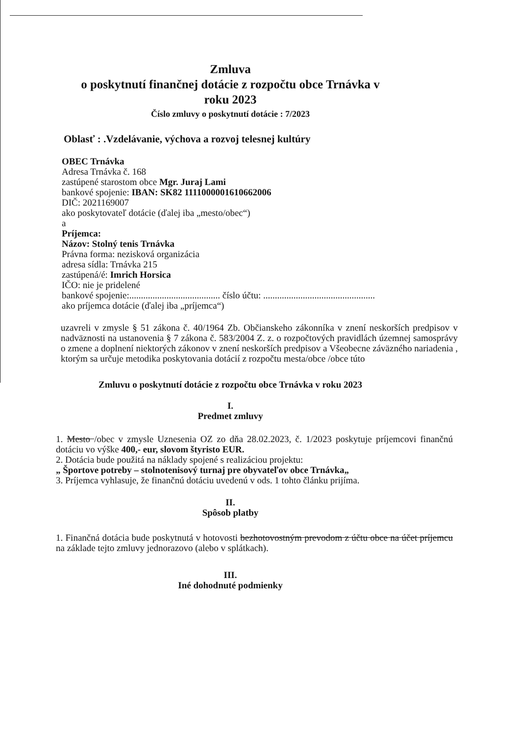Zmluva
o poskytnutí finančnej dotácie z rozpočtu obce Trnávka v roku 2023
Číslo zmluvy o poskytnutí dotácie : 7/2023
Oblasť : .Vzdelávanie, výchova a rozvoj telesnej kultúry
OBEC Trnávka
Adresa Trnávka č. 168
zastúpené starostom obce Mgr. Juraj Lami
bankové spojenie: IBAN: SK82 1111000001610662006
DIČ: 2021169007
ako poskytovateľ dotácie (ďalej iba „mesto/obec“)
a
Príjemca:
Názov: Stolný tenis Trnávka
Právna forma: nezisková organizácia
adresa sídla: Trnávka 215
zastúpená/é: Imrich Horsica
IČO: nie je pridelené
bankové spojenie:....................................... číslo účtu: ................................................
ako príjemca dotácie (ďalej iba „príjemca“)
uzavreli v zmysle § 51 zákona č. 40/1964 Zb. Občianskeho zákonníka v znení neskorších predpisov v nadväznosti na ustanovenia § 7 zákona č. 583/2004 Z. z. o rozpočtových pravidlách územnej samosprávy o zmene a doplnení niektorých zákonov v znení neskorších predpisov a Všeobecne záväzného nariadenia , ktorým sa určuje metodika poskytovania dotácií z rozpočtu mesta/obce /obce túto
Zmluvu o poskytnutí dotácie z rozpočtu obce Trnávka v roku 2023
I.
Predmet zmluvy
1. Mesto /obec v zmysle Uznesenia OZ zo dňa 28.02.2023, č. 1/2023 poskytuje príjemcovi finančnú dotáciu vo výške 400,- eur, slovom štyristo EUR.
2. Dotácia bude použitá na náklady spojené s realizáciou projektu:
„ Športove potreby – stolnotenisový turnaj pre obyvateľov obce Trnávka„
3. Príjemca vyhlasuje, že finančnú dotáciu uvedenú v ods. 1 tohto článku prijíma.
II.
Spôsob platby
1. Finančná dotácia bude poskytnutá v hotovosti bezhotovostným prevodom z účtu obce na účet príjemcu na základe tejto zmluvy jednorazovo (alebo v splátkach).
III.
Iné dohodnuté podmienky